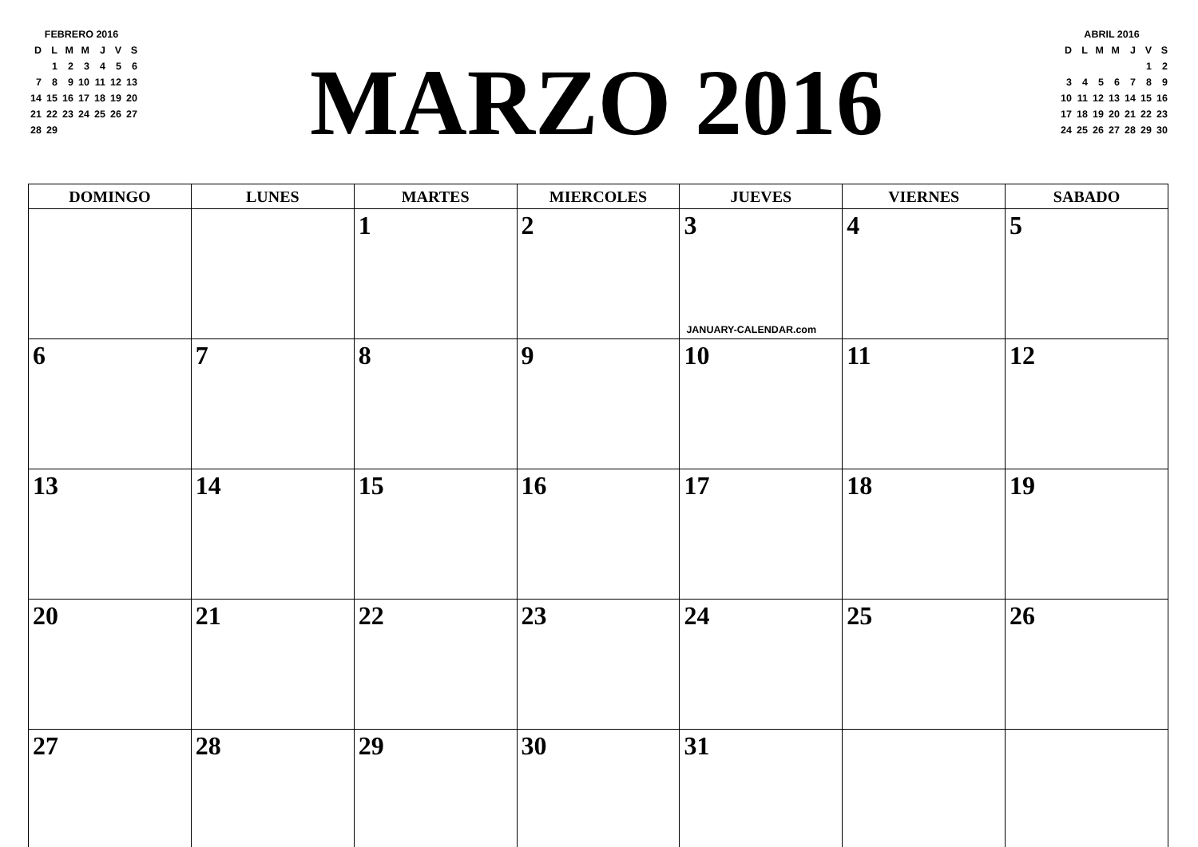FEBRERO 2016
| D | L | M | M | J | V | S |
| | 1 | 2 | 3 | 4 | 5 | 6 |
| 7 | 8 | 9 | 10 | 11 | 12 | 13 |
| 14 | 15 | 16 | 17 | 18 | 19 | 20 |
| 21 | 22 | 23 | 24 | 25 | 26 | 27 |
| 28 | 29 | | | | | |
MARZO 2016
ABRIL 2016
| D | L | M | M | J | V | S |
| | | | | | 1 | 2 |
| 3 | 4 | 5 | 6 | 7 | 8 | 9 |
| 10 | 11 | 12 | 13 | 14 | 15 | 16 |
| 17 | 18 | 19 | 20 | 21 | 22 | 23 |
| 24 | 25 | 26 | 27 | 28 | 29 | 30 |
| DOMINGO | LUNES | MARTES | MIERCOLES | JUEVES | VIERNES | SABADO |
| --- | --- | --- | --- | --- | --- | --- |
| | | 1 | 2 | 3 JANUARY-CALENDAR.com | 4 | 5 |
| 6 | 7 | 8 | 9 | 10 | 11 | 12 |
| 13 | 14 | 15 | 16 | 17 | 18 | 19 |
| 20 | 21 | 22 | 23 | 24 | 25 | 26 |
| 27 | 28 | 29 | 30 | 31 | | |